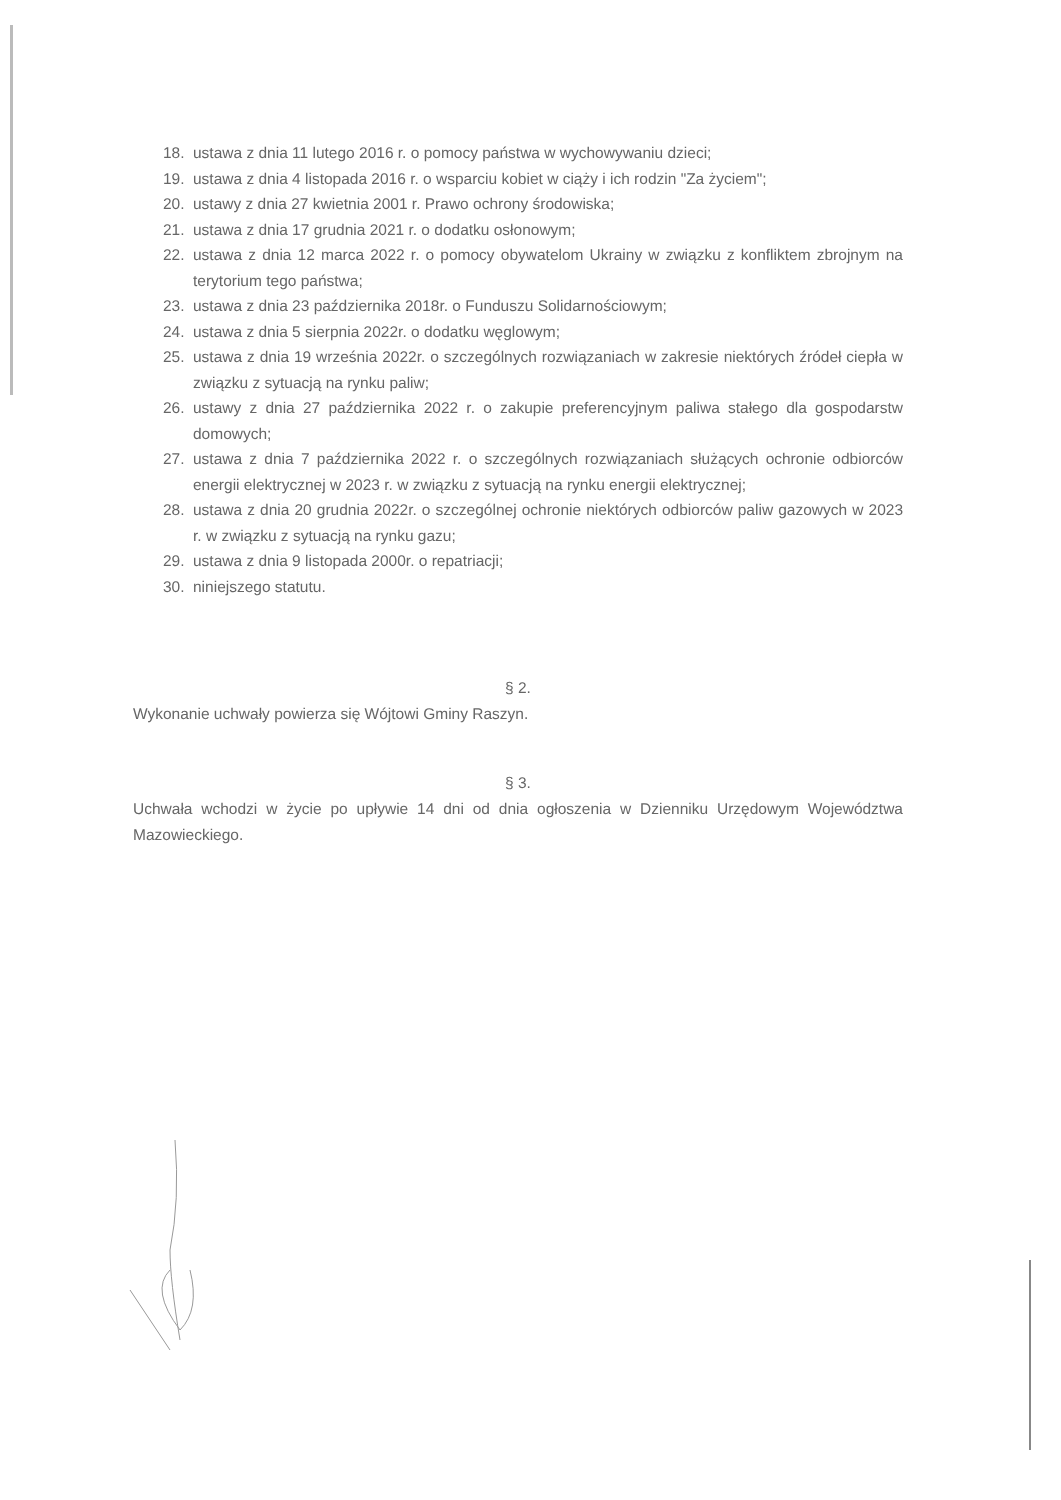18. ustawa z dnia 11 lutego 2016 r. o pomocy państwa w wychowywaniu dzieci;
19. ustawa z dnia 4 listopada 2016 r. o wsparciu kobiet w ciąży i ich rodzin "Za życiem";
20. ustawy z dnia 27 kwietnia 2001 r. Prawo ochrony środowiska;
21. ustawa z dnia 17 grudnia 2021 r. o dodatku osłonowym;
22. ustawa z dnia 12 marca 2022 r. o pomocy obywatelom Ukrainy w związku z konfliktem zbrojnym na terytorium tego państwa;
23. ustawa z dnia 23 października 2018r. o Funduszu Solidarnościowym;
24. ustawa z dnia 5 sierpnia 2022r. o dodatku węglowym;
25. ustawa z dnia 19 września 2022r. o szczególnych rozwiązaniach w zakresie niektórych źródeł ciepła w związku z sytuacją na rynku paliw;
26. ustawy z dnia 27 października 2022 r. o zakupie preferencyjnym paliwa stałego dla gospodarstw domowych;
27. ustawa z dnia 7 października 2022 r. o szczególnych rozwiązaniach służących ochronie odbiorców energii elektrycznej w 2023 r. w związku z sytuacją na rynku energii elektrycznej;
28. ustawa z dnia 20 grudnia 2022r. o szczególnej ochronie niektórych odbiorców paliw gazowych w 2023 r. w związku z sytuacją na rynku gazu;
29. ustawa z dnia 9 listopada 2000r. o repatriacji;
30. niniejszego statutu.
§ 2.
Wykonanie uchwały powierza się Wójtowi Gminy Raszyn.
§ 3.
Uchwała wchodzi w życie po upływie 14 dni od dnia ogłoszenia w Dzienniku Urzędowym Województwa Mazowieckiego.